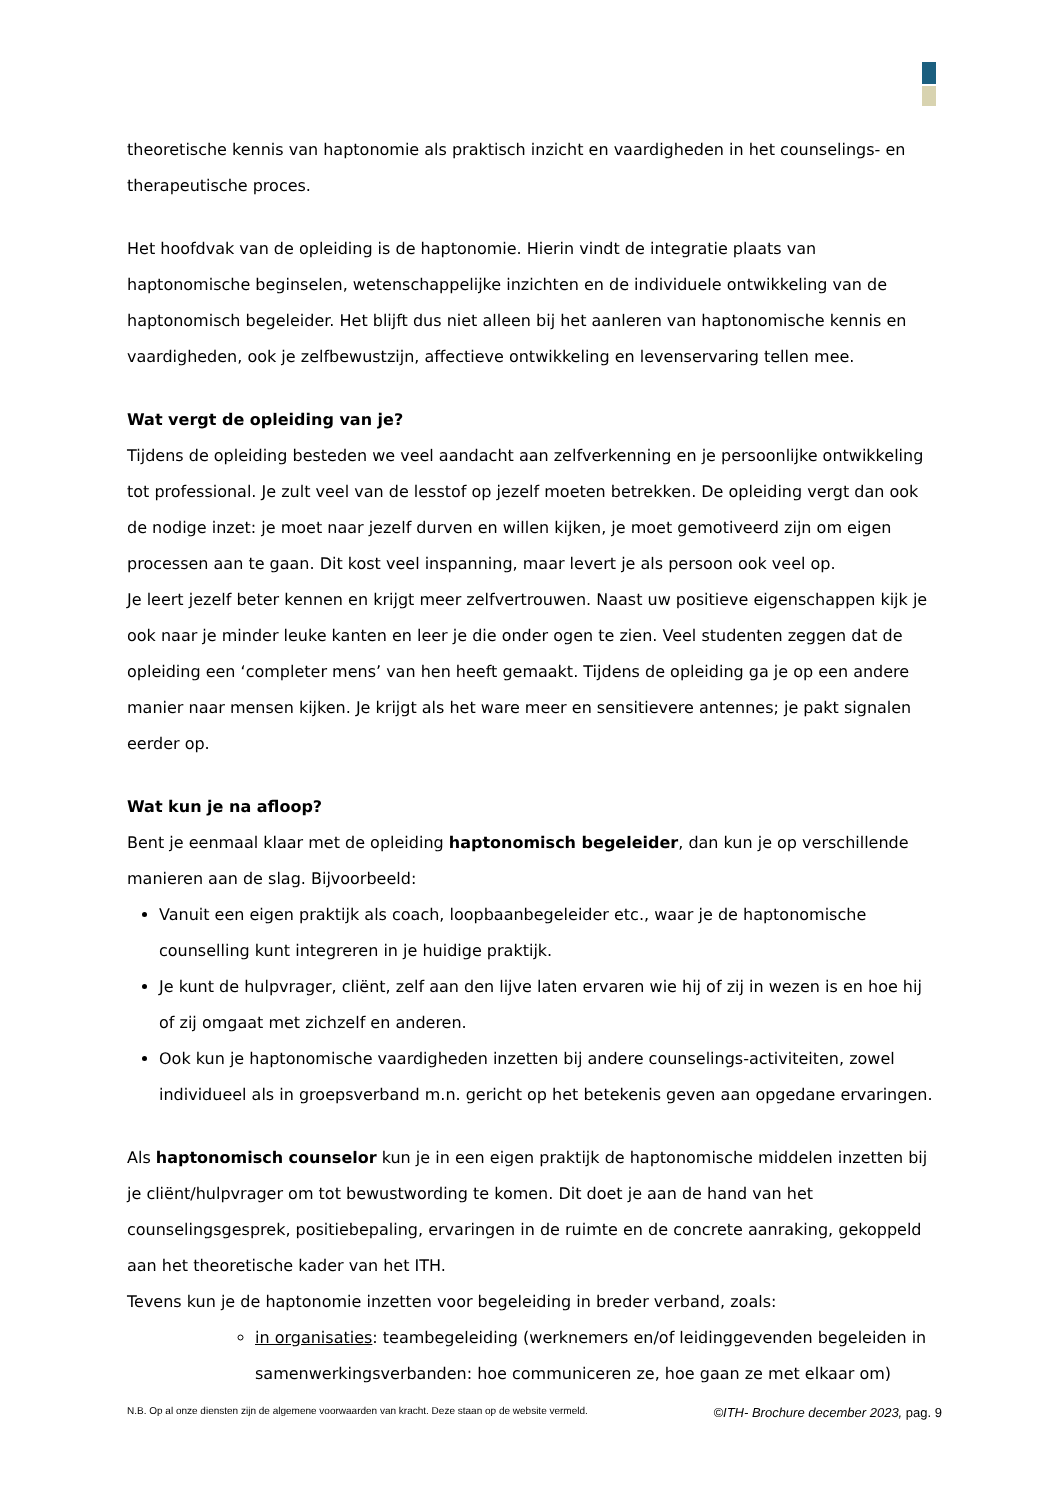theoretische kennis van haptonomie als praktisch inzicht en vaardigheden in het counselings- en therapeutische proces.
Het hoofdvak van de opleiding is de haptonomie. Hierin vindt de integratie plaats van haptonomische beginselen, wetenschappelijke inzichten en de individuele ontwikkeling van de haptonomisch begeleider. Het blijft dus niet alleen bij het aanleren van haptonomische kennis en vaardigheden, ook je zelfbewustzijn, affectieve ontwikkeling en levenservaring tellen mee.
Wat vergt de opleiding van je?
Tijdens de opleiding besteden we veel aandacht aan zelfverkenning en je persoonlijke ontwikkeling tot professional. Je zult veel van de lesstof op jezelf moeten betrekken. De opleiding vergt dan ook de nodige inzet: je moet naar jezelf durven en willen kijken, je moet gemotiveerd zijn om eigen processen aan te gaan. Dit kost veel inspanning, maar levert je als persoon ook veel op.
Je leert jezelf beter kennen en krijgt meer zelfvertrouwen. Naast uw positieve eigenschappen kijk je ook naar je minder leuke kanten en leer je die onder ogen te zien. Veel studenten zeggen dat de opleiding een ‘completer mens’ van hen heeft gemaakt. Tijdens de opleiding ga je op een andere manier naar mensen kijken. Je krijgt als het ware meer en sensitievere antennes; je pakt signalen eerder op.
Wat kun je na afloop?
Bent je eenmaal klaar met de opleiding haptonomisch begeleider, dan kun je op verschillende manieren aan de slag. Bijvoorbeeld:
Vanuit een eigen praktijk als coach, loopbaanbegeleider etc., waar je de haptonomische counselling kunt integreren in je huidige praktijk.
Je kunt de hulpvrager, cliënt, zelf aan den lijve laten ervaren wie hij of zij in wezen is en hoe hij of zij omgaat met zichzelf en anderen.
Ook kun je haptonomische vaardigheden inzetten bij andere counselings-activiteiten, zowel individueel als in groepsverband m.n. gericht op het betekenis geven aan opgedane ervaringen.
Als haptonomisch counselor kun je in een eigen praktijk de haptonomische middelen inzetten bij je cliënt/hulpvrager om tot bewustwording te komen. Dit doet je aan de hand van het counselingsgesprek, positiebepaling, ervaringen in de ruimte en de concrete aanraking, gekoppeld aan het theoretische kader van het ITH.
Tevens kun je de haptonomie inzetten voor begeleiding in breder verband, zoals:
in organisaties: teambegeleiding (werknemers en/of leidinggevenden begeleiden in samenwerkingsverbanden: hoe communiceren ze, hoe gaan ze met elkaar om)
N.B. Op al onze diensten zijn de algemene voorwaarden van kracht. Deze staan op de website vermeld. ©ITH- Brochure december 2023, pag. 9